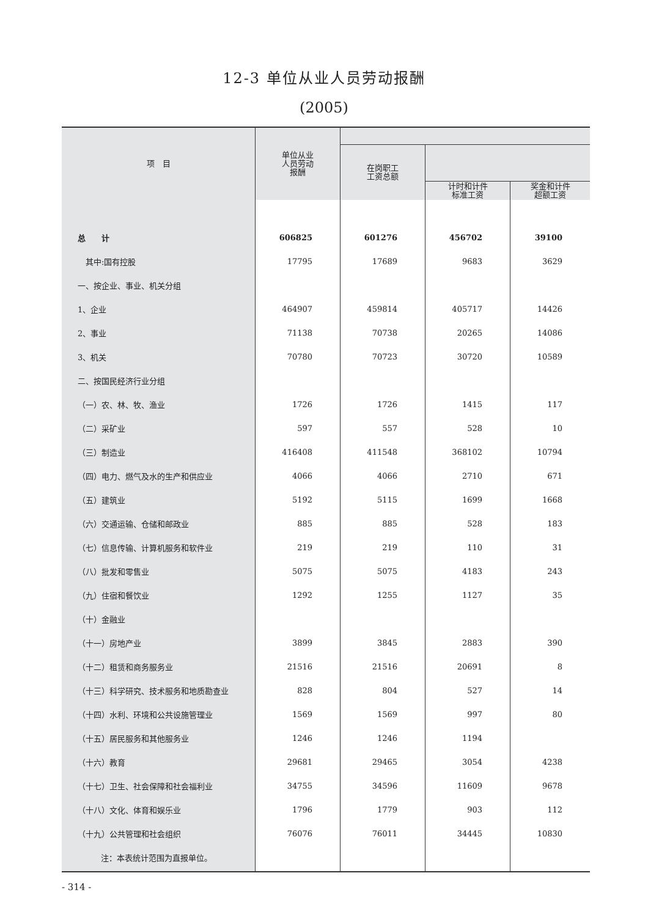12-3 单位从业人员劳动报酬
(2005)
| 项 目 | 单位从业 人员劳动 报酬 | | | |
| --- | --- | --- | --- | --- |
| | | 在岗职工 工资总额 | | |
| | | | 计时和计件 标准工资 | 奖金和计件 超额工资 |
| 总 计 | 606825 | 601276 | 456702 | 39100 |
| 其中:国有控股 | 17795 | 17689 | 9683 | 3629 |
| 一、按企业、事业、机关分组 | | | | |
| 1、企业 | 464907 | 459814 | 405717 | 14426 |
| 2、事业 | 71138 | 70738 | 20265 | 14086 |
| 3、机关 | 70780 | 70723 | 30720 | 10589 |
| 二、按国民经济行业分组 | | | | |
| （一）农、林、牧、渔业 | 1726 | 1726 | 1415 | 117 |
| （二）采矿业 | 597 | 557 | 528 | 10 |
| （三）制造业 | 416408 | 411548 | 368102 | 10794 |
| （四）电力、燃气及水的生产和供应业 | 4066 | 4066 | 2710 | 671 |
| （五）建筑业 | 5192 | 5115 | 1699 | 1668 |
| （六）交通运输、仓储和邮政业 | 885 | 885 | 528 | 183 |
| （七）信息传输、计算机服务和软件业 | 219 | 219 | 110 | 31 |
| （八）批发和零售业 | 5075 | 5075 | 4183 | 243 |
| （九）住宿和餐饮业 | 1292 | 1255 | 1127 | 35 |
| （十）金融业 | | | | |
| （十一）房地产业 | 3899 | 3845 | 2883 | 390 |
| （十二）租赁和商务服务业 | 21516 | 21516 | 20691 | 8 |
| （十三）科学研究、技术服务和地质勘查业 | 828 | 804 | 527 | 14 |
| （十四）水利、环境和公共设施管理业 | 1569 | 1569 | 997 | 80 |
| （十五）居民服务和其他服务业 | 1246 | 1246 | 1194 | |
| （十六）教育 | 29681 | 29465 | 3054 | 4238 |
| （十七）卫生、社会保障和社会福利业 | 34755 | 34596 | 11609 | 9678 |
| （十八）文化、体育和娱乐业 | 1796 | 1779 | 903 | 112 |
| （十九）公共管理和社会组织 | 76076 | 76011 | 34445 | 10830 |
注：本表统计范围为直报单位。
- 314 -